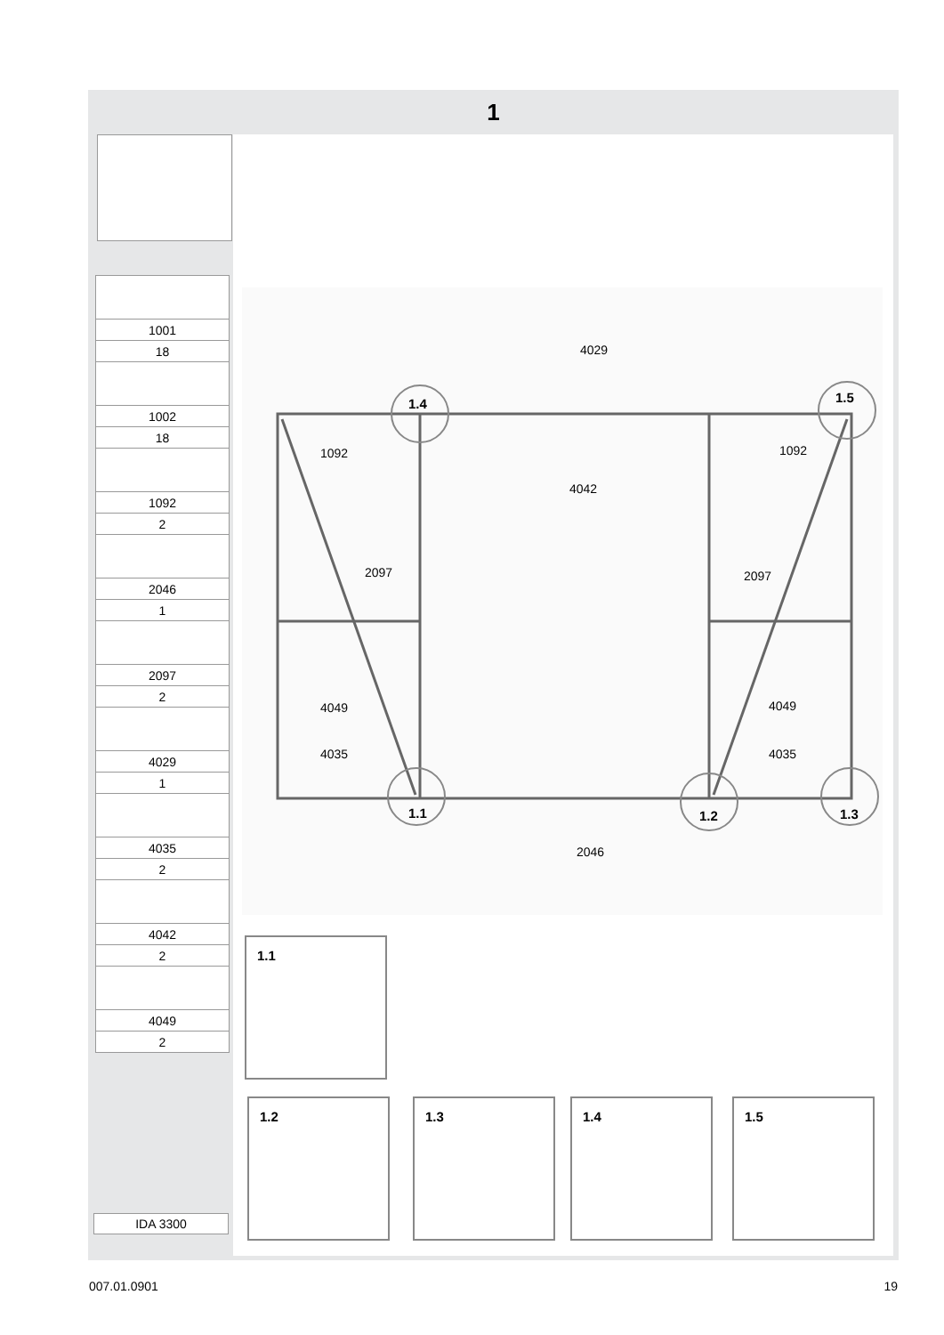1
| 1001 |
| 18 |
| 1002 |
| 18 |
| 1092 |
| 2 |
| 2046 |
| 1 |
| 2097 |
| 2 |
| 4029 |
| 1 |
| 4035 |
| 2 |
| 4042 |
| 2 |
| 4049 |
| 2 |
IDA 3300
4029
1.4 1.5
1092 1092
4042
2097 2097
4049 4049
4035 4035
1.1 1.2 1.3
2046
1.1
1.2 1.3 1.4 1.5
007.01.0901 19